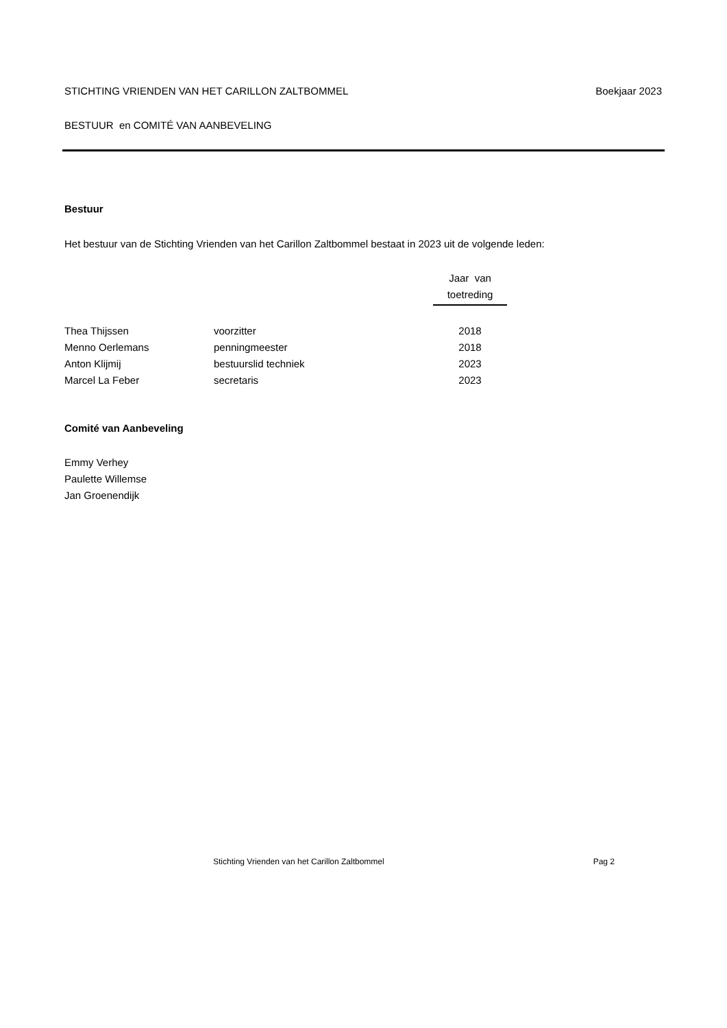STICHTING VRIENDEN VAN HET CARILLON ZALTBOMMEL Boekjaar 2023
BESTUUR en COMITÉ VAN AANBEVELING
Bestuur
Het bestuur van de Stichting Vrienden van het Carillon Zaltbommel bestaat in 2023 uit de volgende leden:
| | | Jaar van toetreding |
| --- | --- | --- |
| Thea Thijssen | voorzitter | 2018 |
| Menno Oerlemans | penningmeester | 2018 |
| Anton Klijmij | bestuurslid techniek | 2023 |
| Marcel La Feber | secretaris | 2023 |
Comité van Aanbeveling
Emmy Verhey
Paulette Willemse
Jan Groenendijk
Stichting Vrienden van het Carillon Zaltbommel Pag 2